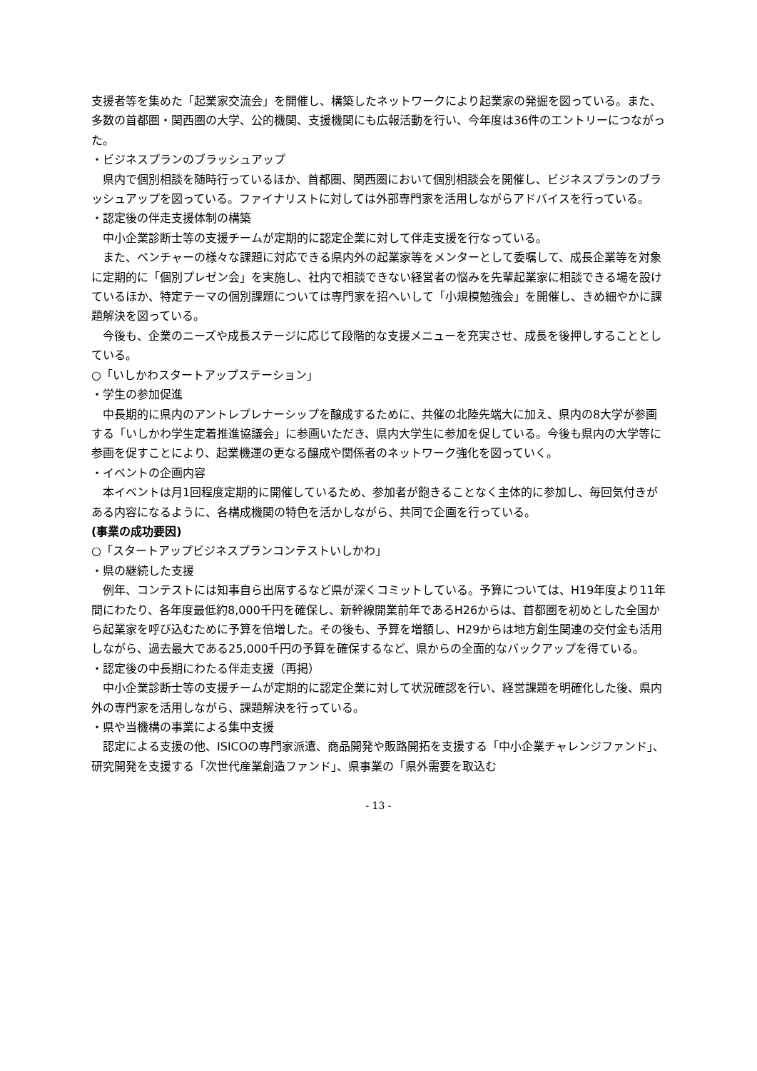支援者等を集めた「起業家交流会」を開催し、構築したネットワークにより起業家の発掘を図っている。また、多数の首都圏・関西圏の大学、公的機関、支援機関にも広報活動を行い、今年度は36件のエントリーにつながった。
・ビジネスプランのブラッシュアップ
県内で個別相談を随時行っているほか、首都圏、関西圏において個別相談会を開催し、ビジネスプランのブラッシュアップを図っている。ファイナリストに対しては外部専門家を活用しながらアドバイスを行っている。
・認定後の伴走支援体制の構築
中小企業診断士等の支援チームが定期的に認定企業に対して伴走支援を行なっている。
また、ベンチャーの様々な課題に対応できる県内外の起業家等をメンターとして委嘱して、成長企業等を対象に定期的に「個別プレゼン会」を実施し、社内で相談できない経営者の悩みを先輩起業家に相談できる場を設けているほか、特定テーマの個別課題については専門家を招へいして「小規模勉強会」を開催し、きめ細やかに課題解決を図っている。
今後も、企業のニーズや成長ステージに応じて段階的な支援メニューを充実させ、成長を後押しすることとしている。
○「いしかわスタートアップステーション」
・学生の参加促進
中長期的に県内のアントレプレナーシップを醸成するために、共催の北陸先端大に加え、県内の8大学が参画する「いしかわ学生定着推進協議会」に参画いただき、県内大学生に参加を促している。今後も県内の大学等に参画を促すことにより、起業機運の更なる醸成や関係者のネットワーク強化を図っていく。
・イベントの企画内容
本イベントは月1回程度定期的に開催しているため、参加者が飽きることなく主体的に参加し、毎回気付きがある内容になるように、各構成機関の特色を活かしながら、共同で企画を行っている。
(事業の成功要因)
○「スタートアップビジネスプランコンテストいしかわ」
・県の継続した支援
例年、コンテストには知事自ら出席するなど県が深くコミットしている。予算については、H19年度より11年間にわたり、各年度最低約8,000千円を確保し、新幹線開業前年であるH26からは、首都圏を初めとした全国から起業家を呼び込むために予算を倍増した。その後も、予算を増額し、H29からは地方創生関連の交付金も活用しながら、過去最大である25,000千円の予算を確保するなど、県からの全面的なバックアップを得ている。
・認定後の中長期にわたる伴走支援（再掲）
中小企業診断士等の支援チームが定期的に認定企業に対して状況確認を行い、経営課題を明確化した後、県内外の専門家を活用しながら、課題解決を行っている。
・県や当機構の事業による集中支援
認定による支援の他、ISICOの専門家派遣、商品開発や販路開拓を支援する「中小企業チャレンジファンド」、研究開発を支援する「次世代産業創造ファンド」、県事業の「県外需要を取込む
- 13 -